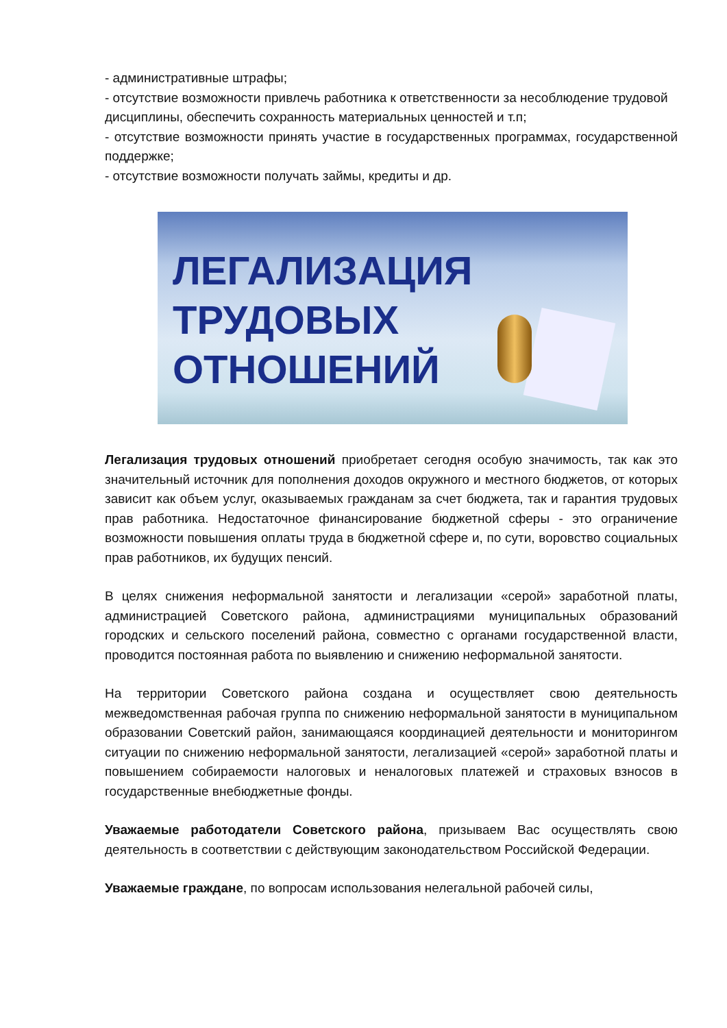- административные штрафы;
- отсутствие возможности привлечь работника к ответственности за несоблюдение трудовой дисциплины, обеспечить сохранность материальных ценностей и т.п;
- отсутствие возможности принять участие в государственных программах, государственной поддержке;
- отсутствие возможности получать займы, кредиты и др.
ЛЕГАЛИЗАЦИЯ
ТРУДОВЫХ
ОТНОШЕНИЙ
Легализация трудовых отношений приобретает сегодня особую значимость, так как это значительный источник для пополнения доходов окружного и местного бюджетов, от которых зависит как объем услуг, оказываемых гражданам за счет бюджета, так и гарантия трудовых прав работника. Недостаточное финансирование бюджетной сферы - это ограничение возможности повышения оплаты труда в бюджетной сфере и, по сути, воровство социальных прав работников, их будущих пенсий.
В целях снижения неформальной занятости и легализации «серой» заработной платы, администрацией Советского района, администрациями муниципальных образований городских и сельского поселений района, совместно с органами государственной власти, проводится постоянная работа по выявлению и снижению неформальной занятости.
На территории Советского района создана и осуществляет свою деятельность межведомственная рабочая группа по снижению неформальной занятости в муниципальном образовании Советский район, занимающаяся координацией деятельности и мониторингом ситуации по снижению неформальной занятости, легализацией «серой» заработной платы и повышением собираемости налоговых и неналоговых платежей и страховых взносов в государственные внебюджетные фонды.
Уважаемые работодатели Советского района, призываем Вас осуществлять свою деятельность в соответствии с действующим законодательством Российской Федерации.
Уважаемые граждане, по вопросам использования нелегальной рабочей силы,